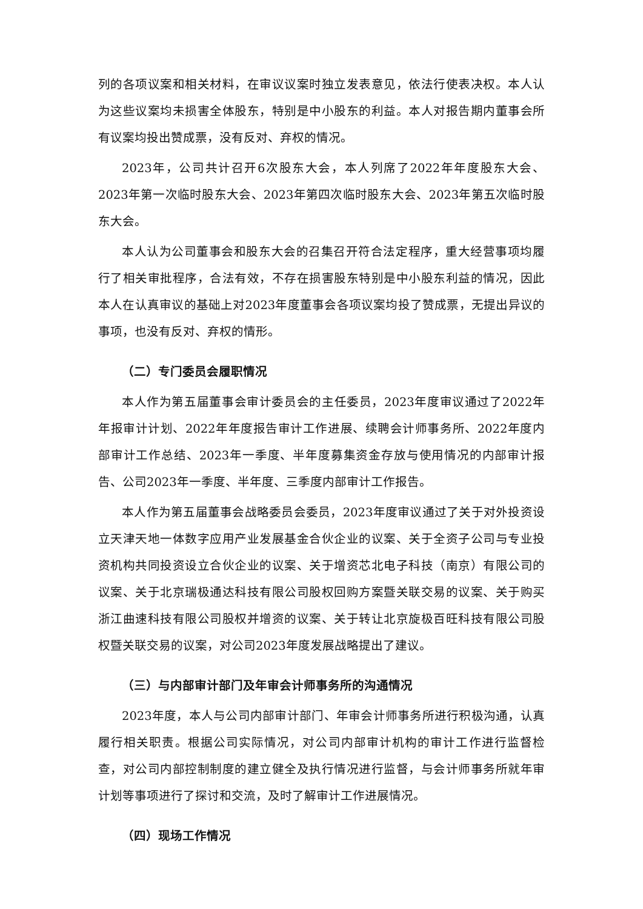列的各项议案和相关材料，在审议议案时独立发表意见，依法行使表决权。本人认为这些议案均未损害全体股东，特别是中小股东的利益。本人对报告期内董事会所有议案均投出赞成票，没有反对、弃权的情况。
2023年，公司共计召开6次股东大会，本人列席了2022年年度股东大会、2023年第一次临时股东大会、2023年第四次临时股东大会、2023年第五次临时股东大会。
本人认为公司董事会和股东大会的召集召开符合法定程序，重大经营事项均履行了相关审批程序，合法有效，不存在损害股东特别是中小股东利益的情况，因此本人在认真审议的基础上对2023年度董事会各项议案均投了赞成票，无提出异议的事项，也没有反对、弃权的情形。
（二）专门委员会履职情况
本人作为第五届董事会审计委员会的主任委员，2023年度审议通过了2022年年报审计计划、2022年年度报告审计工作进展、续聘会计师事务所、2022年度内部审计工作总结、2023年一季度、半年度募集资金存放与使用情况的内部审计报告、公司2023年一季度、半年度、三季度内部审计工作报告。
本人作为第五届董事会战略委员会委员，2023年度审议通过了关于对外投资设立天津天地一体数字应用产业发展基金合伙企业的议案、关于全资子公司与专业投资机构共同投资设立合伙企业的议案、关于增资芯北电子科技（南京）有限公司的议案、关于北京瑞极通达科技有限公司股权回购方案暨关联交易的议案、关于购买浙江曲速科技有限公司股权并增资的议案、关于转让北京旋极百旺科技有限公司股权暨关联交易的议案，对公司2023年度发展战略提出了建议。
（三）与内部审计部门及年审会计师事务所的沟通情况
2023年度，本人与公司内部审计部门、年审会计师事务所进行积极沟通，认真履行相关职责。根据公司实际情况，对公司内部审计机构的审计工作进行监督检查，对公司内部控制制度的建立健全及执行情况进行监督，与会计师事务所就年审计划等事项进行了探讨和交流，及时了解审计工作进展情况。
（四）现场工作情况